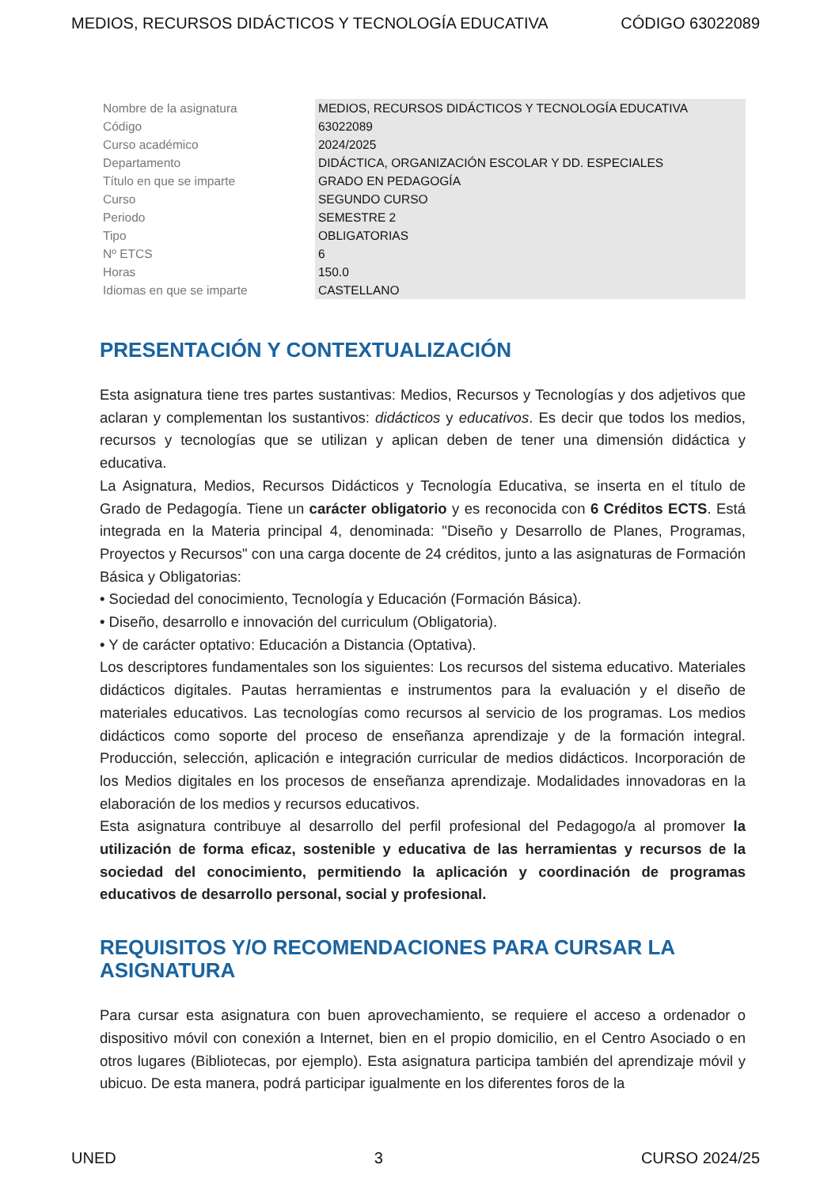MEDIOS, RECURSOS DIDÁCTICOS Y TECNOLOGÍA EDUCATIVA CÓDIGO 63022089
| Nombre de la asignatura | MEDIOS, RECURSOS DIDÁCTICOS Y TECNOLOGÍA EDUCATIVA |
| Código | 63022089 |
| Curso académico | 2024/2025 |
| Departamento | DIDÁCTICA, ORGANIZACIÓN ESCOLAR Y DD. ESPECIALES |
| Título en que se imparte | GRADO EN PEDAGOGÍA |
| Curso | SEGUNDO CURSO |
| Periodo | SEMESTRE 2 |
| Tipo | OBLIGATORIAS |
| Nº ETCS | 6 |
| Horas | 150.0 |
| Idiomas en que se imparte | CASTELLANO |
PRESENTACIÓN Y CONTEXTUALIZACIÓN
Esta asignatura tiene tres partes sustantivas: Medios, Recursos y Tecnologías y dos adjetivos que aclaran y complementan los sustantivos: didácticos y educativos. Es decir que todos los medios, recursos y tecnologías que se utilizan y aplican deben de tener una dimensión didáctica y educativa.
La Asignatura, Medios, Recursos Didácticos y Tecnología Educativa, se inserta en el título de Grado de Pedagogía. Tiene un carácter obligatorio y es reconocida con 6 Créditos ECTS. Está integrada en la Materia principal 4, denominada: "Diseño y Desarrollo de Planes, Programas, Proyectos y Recursos" con una carga docente de 24 créditos, junto a las asignaturas de Formación Básica y Obligatorias:
• Sociedad del conocimiento, Tecnología y Educación (Formación Básica).
• Diseño, desarrollo e innovación del curriculum (Obligatoria).
• Y de carácter optativo: Educación a Distancia (Optativa).
Los descriptores fundamentales son los siguientes: Los recursos del sistema educativo. Materiales didácticos digitales. Pautas herramientas e instrumentos para la evaluación y el diseño de materiales educativos. Las tecnologías como recursos al servicio de los programas. Los medios didácticos como soporte del proceso de enseñanza aprendizaje y de la formación integral. Producción, selección, aplicación e integración curricular de medios didácticos. Incorporación de los Medios digitales en los procesos de enseñanza aprendizaje. Modalidades innovadoras en la elaboración de los medios y recursos educativos.
Esta asignatura contribuye al desarrollo del perfil profesional del Pedagogo/a al promover la utilización de forma eficaz, sostenible y educativa de las herramientas y recursos de la sociedad del conocimiento, permitiendo la aplicación y coordinación de programas educativos de desarrollo personal, social y profesional.
REQUISITOS Y/O RECOMENDACIONES PARA CURSAR LA ASIGNATURA
Para cursar esta asignatura con buen aprovechamiento, se requiere el acceso a ordenador o dispositivo móvil con conexión a Internet, bien en el propio domicilio, en el Centro Asociado o en otros lugares (Bibliotecas, por ejemplo). Esta asignatura participa también del aprendizaje móvil y ubicuo. De esta manera, podrá participar igualmente en los diferentes foros de la
UNED 3 CURSO 2024/25